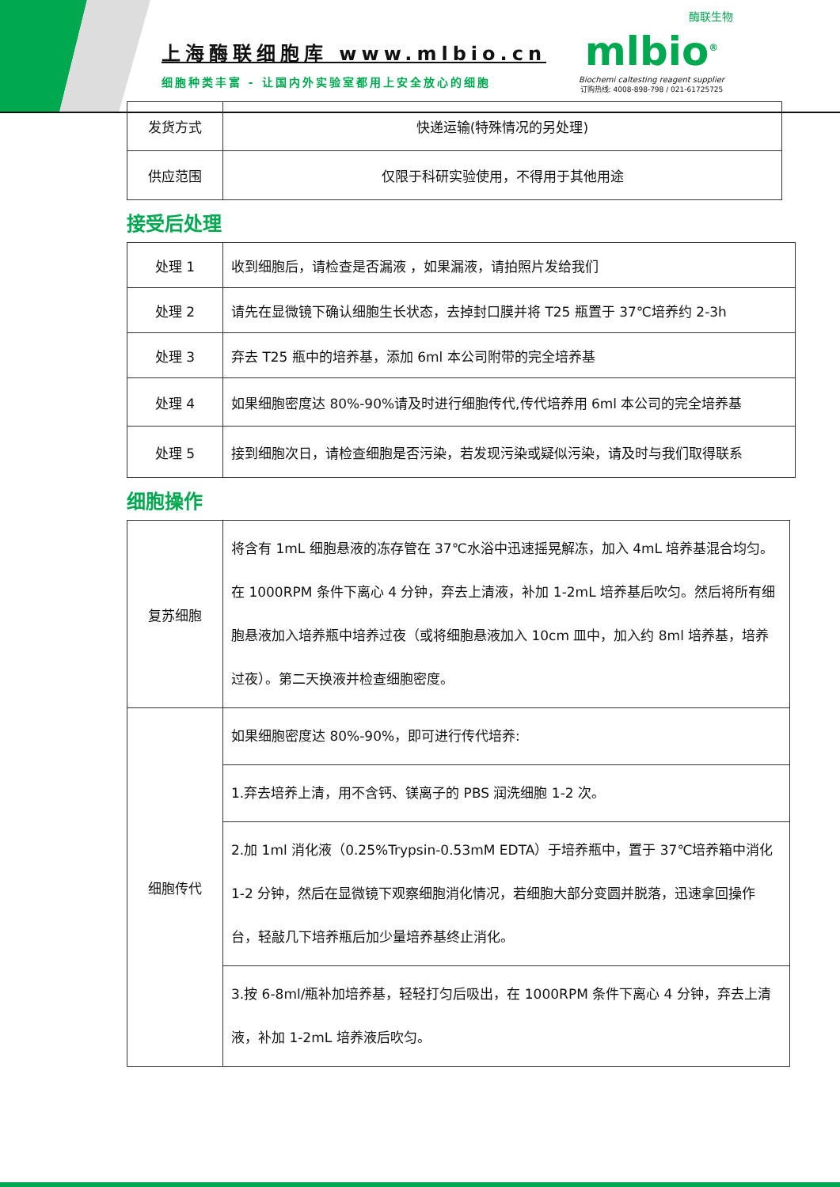上海酶联细胞库 www.mlbio.cn
细胞种类丰富 - 让国内外实验室都用上安全放心的细胞
酶联生物
mlbio<sup>®</sup>
Biochemi caltesting reagent supplier
订购热线: 4008-898-798 / 021-61725725
| 发货方式 | 快递运输(特殊情况的另处理) |
| 供应范围 | 仅限于科研实验使用，不得用于其他用途 |
接受后处理
| 处理 1 | 收到细胞后，请检查是否漏液 ，如果漏液，请拍照片发给我们 |
| 处理 2 | 请先在显微镜下确认细胞生长状态，去掉封口膜并将 T25 瓶置于 37℃培养约 2-3h |
| 处理 3 | 弃去 T25 瓶中的培养基，添加 6ml 本公司附带的完全培养基 |
| 处理 4 | 如果细胞密度达 80%-90%请及时进行细胞传代,传代培养用 6ml 本公司的完全培养基 |
| 处理 5 | 接到细胞次日，请检查细胞是否污染，若发现污染或疑似污染，请及时与我们取得联系 |
细胞操作
| 复苏细胞 | 将含有 1mL 细胞悬液的冻存管在 37℃水浴中迅速摇晃解冻，加入 4mL 培养基混合均匀。在 1000RPM 条件下离心 4 分钟，弃去上清液，补加 1-2mL 培养基后吹匀。然后将所有细胞悬液加入培养瓶中培养过夜（或将细胞悬液加入 10cm 皿中，加入约 8ml 培养基，培养过夜）。第二天换液并检查细胞密度。 |
| 细胞传代 | 如果细胞密度达 80%-90%，即可进行传代培养: |
| | 1.弃去培养上清，用不含钙、镁离子的 PBS 润洗细胞 1-2 次。 |
| | 2.加 1ml 消化液（0.25%Trypsin-0.53mM EDTA）于培养瓶中，置于 37℃培养箱中消化 1-2 分钟，然后在显微镜下观察细胞消化情况，若细胞大部分变圆并脱落，迅速拿回操作台，轻敲几下培养瓶后加少量培养基终止消化。 |
| | 3.按 6-8ml/瓶补加培养基，轻轻打匀后吸出，在 1000RPM 条件下离心 4 分钟，弃去上清液，补加 1-2mL 培养液后吹匀。 |